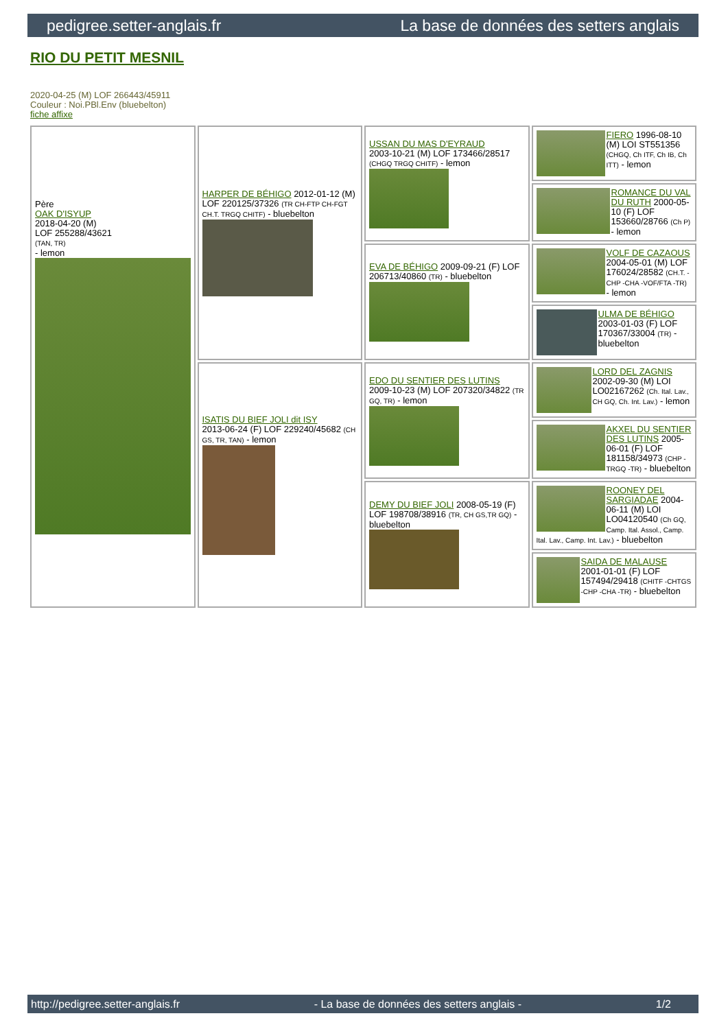pedigree.setter-anglais.fr La base de données des setters anglais
RIO DU PETIT MESNIL
2020-04-25 (M) LOF 266443/45911
Couleur : Noi.PBl.Env (bluebelton)
fiche affixe
| Père OAK D'ISYUP 2018-04-20 (M) LOF 255288/43621 (TAN, TR) - lemon | HARPER DE BÉHIGO 2012-01-12 (M) LOF 220125/37326 (TR CH-FTP CH-FGT CH.T. TRGQ CHITF) - bluebelton | USSAN DU MAS D'EYRAUD 2003-10-21 (M) LOF 173466/28517 (CHGQ TRGQ CHITF) - lemon | FIERO 1996-08-10 (M) LOI ST551356 (CHGQ, Ch ITF, Ch IB, Ch ITT) - lemon |
| | | | ROMANCE DU VAL DU RUTH 2000-05-10 (F) LOF 153660/28766 (Ch P) - lemon |
| | | EVA DE BÉHIGO 2009-09-21 (F) LOF 206713/40860 (TR) - bluebelton | VOLF DE CAZAOUS 2004-05-01 (M) LOF 176024/28582 (CH.T. -CHP -CHA -VOF/FTA -TR) - lemon |
| | | | ULMA DE BÉHIGO 2003-01-03 (F) LOF 170367/33004 (TR) - bluebelton |
| | ISATIS DU BIEF JOLI dit ISY 2013-06-24 (F) LOF 229240/45682 (CH GS, TR, TAN) - lemon | EDO DU SENTIER DES LUTINS 2009-10-23 (M) LOF 207320/34822 (TR GQ, TR) - lemon | LORD DEL ZAGNIS 2002-09-30 (M) LOI LO02167262 (Ch. Ital. Lav., CH GQ, Ch. Int. Lav.) - lemon |
| | | | AKXEL DU SENTIER DES LUTINS 2005-06-01 (F) LOF 181158/34973 (CHP -TRGQ -TR) - bluebelton |
| | | DEMY DU BIEF JOLI 2008-05-19 (F) LOF 198708/38916 (TR, CH GS,TR GQ) - bluebelton | ROONEY DEL SARGIADAE 2004-06-11 (M) LOI LO04120540 (Ch GQ, Camp. Ital. Assol., Camp. Ital. Lav., Camp. Int. Lav.) - bluebelton |
| | | | SAIDA DE MALAUSE 2001-01-01 (F) LOF 157494/29418 (CHITF -CHTGS -CHP -CHA -TR) - bluebelton |
http://pedigree.setter-anglais.fr - La base de données des setters anglais - 1/2